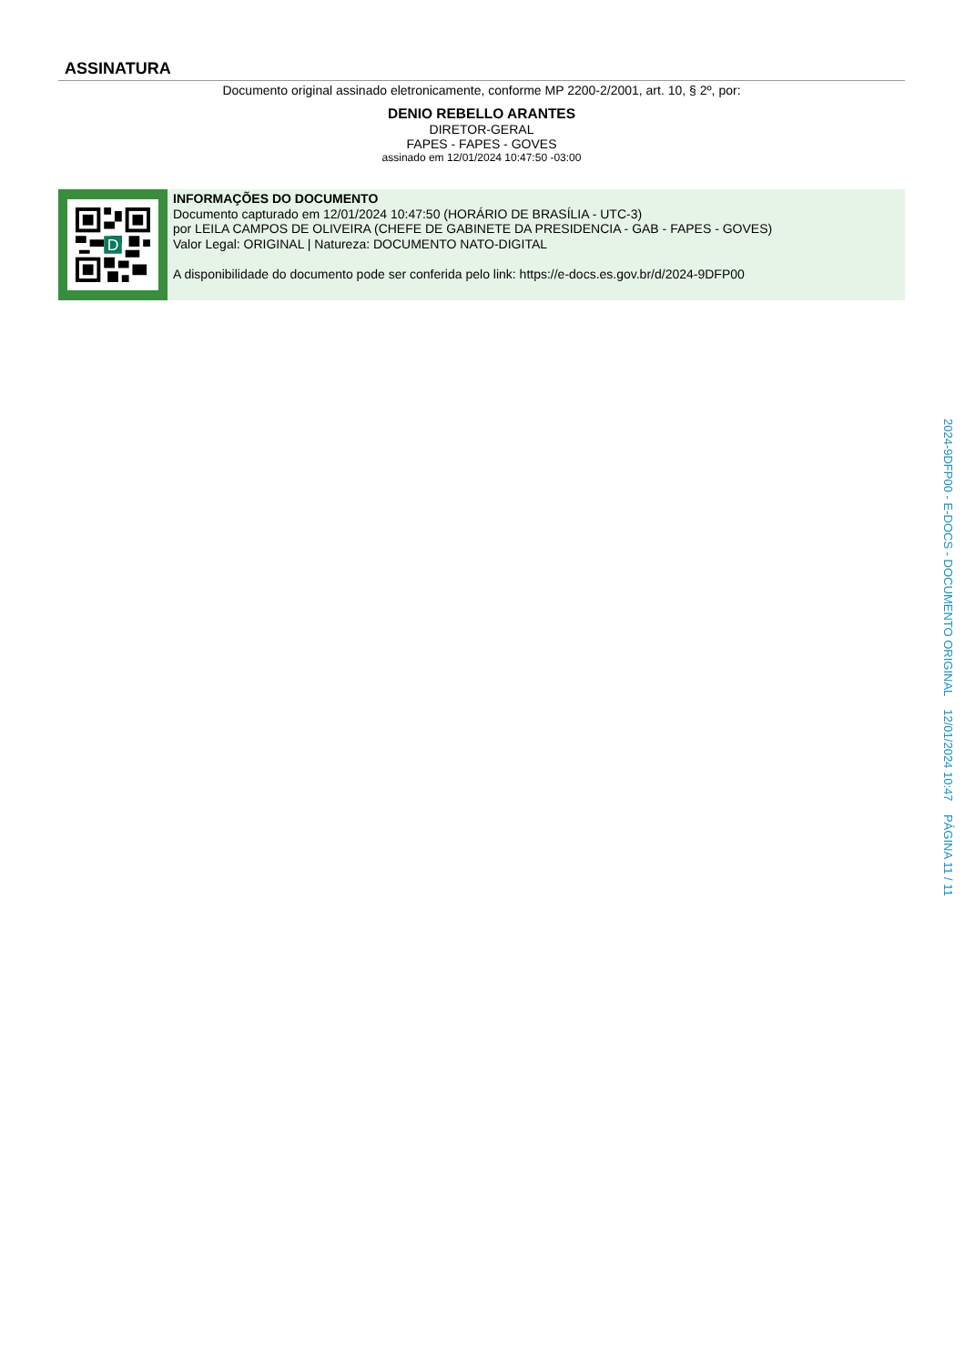ASSINATURA
Documento original assinado eletronicamente, conforme MP 2200-2/2001, art. 10, § 2º, por:
DENIO REBELLO ARANTES
DIRETOR-GERAL
FAPES - FAPES - GOVES
assinado em 12/01/2024 10:47:50 -03:00
D
INFORMAÇÕES DO DOCUMENTO
Documento capturado em 12/01/2024 10:47:50 (HORÁRIO DE BRASÍLIA - UTC-3)
por LEILA CAMPOS DE OLIVEIRA (CHEFE DE GABINETE DA PRESIDENCIA - GAB - FAPES - GOVES)
Valor Legal: ORIGINAL | Natureza: DOCUMENTO NATO-DIGITAL
A disponibilidade do documento pode ser conferida pelo link: https://e-docs.es.gov.br/d/2024-9DFP00
2024-9DFP00 - E-DOCS - DOCUMENTO ORIGINAL 12/01/2024 10:47 PÁGINA 11 / 11